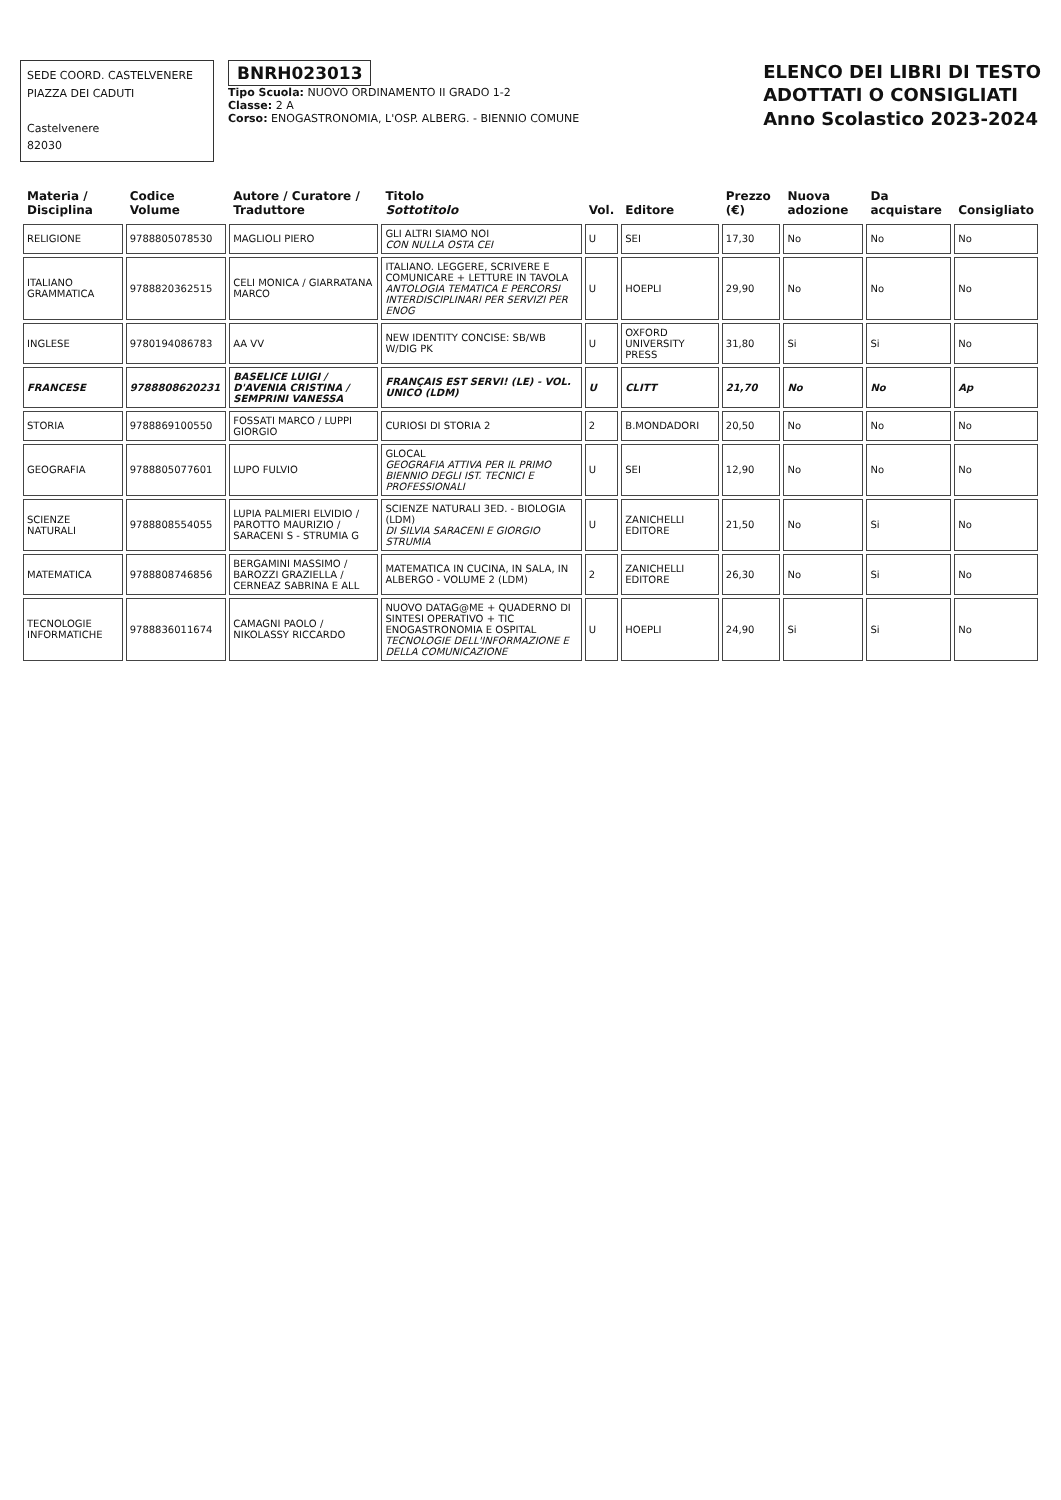SEDE COORD. CASTELVENERE
PIAZZA DEI CADUTI
Castelvenere
82030
BNRH023013
Tipo Scuola: NUOVO ORDINAMENTO II GRADO 1-2
Classe: 2 A
Corso: ENOGASTRONOMIA, L'OSP. ALBERG. - BIENNIO COMUNE
ELENCO DEI LIBRI DI TESTO
ADOTTATI O CONSIGLIATI
Anno Scolastico 2023-2024
| Materia / Disciplina | Codice Volume | Autore / Curatore / Traduttore | Titolo Sottotitolo | Vol. | Editore | Prezzo (€) | Nuova adozione | Da acquistare | Consigliato |
| --- | --- | --- | --- | --- | --- | --- | --- | --- | --- |
| RELIGIONE | 9788805078530 | MAGLIOLI PIERO | GLI ALTRI SIAMO NOI CON NULLA OSTA CEI | U | SEI | 17,30 | No | No | No |
| ITALIANO GRAMMATICA | 9788820362515 | CELI MONICA / GIARRATANA MARCO | ITALIANO. LEGGERE, SCRIVERE E COMUNICARE + LETTURE IN TAVOLA ANTOLOGIA TEMATICA E PERCORSI INTERDISCIPLINARI PER SERVIZI PER ENOG | U | HOEPLI | 29,90 | No | No | No |
| INGLESE | 9780194086783 | AA VV | NEW IDENTITY CONCISE: SB/WB W/DIG PK | U | OXFORD UNIVERSITY PRESS | 31,80 | Si | Si | No |
| FRANCESE | 9788808620231 | BASELICE LUIGI / D'AVENIA CRISTINA / SEMPRINI VANESSA | FRANÇAIS EST SERVI! (LE) - VOL. UNICO (LDM) | U | CLITT | 21,70 | No | No | Ap |
| STORIA | 9788869100550 | FOSSATI MARCO / LUPPI GIORGIO | CURIOSI DI STORIA 2 | 2 | B.MONDADORI | 20,50 | No | No | No |
| GEOGRAFIA | 9788805077601 | LUPO FULVIO | GLOCAL GEOGRAFIA ATTIVA PER IL PRIMO BIENNIO DEGLI IST. TECNICI E PROFESSIONALI | U | SEI | 12,90 | No | No | No |
| SCIENZE NATURALI | 9788808554055 | LUPIA PALMIERI ELVIDIO / PAROTTO MAURIZIO / SARACENI S - STRUMIA G | SCIENZE NATURALI 3ED. - BIOLOGIA (LDM) DI SILVIA SARACENI E GIORGIO STRUMIA | U | ZANICHELLI EDITORE | 21,50 | No | Si | No |
| MATEMATICA | 9788808746856 | BERGAMINI MASSIMO / BAROZZI GRAZIELLA / CERNEAZ SABRINA E ALL | MATEMATICA IN CUCINA, IN SALA, IN ALBERGO - VOLUME 2 (LDM) | 2 | ZANICHELLI EDITORE | 26,30 | No | Si | No |
| TECNOLOGIE INFORMATICHE | 9788836011674 | CAMAGNI PAOLO / NIKOLASSY RICCARDO | NUOVO DATAG@ME + QUADERNO DI SINTESI OPERATIVO + TIC ENOGASTRONOMIA E OSPITAL TECNOLOGIE DELL'INFORMAZIONE E DELLA COMUNICAZIONE | U | HOEPLI | 24,90 | Si | Si | No |